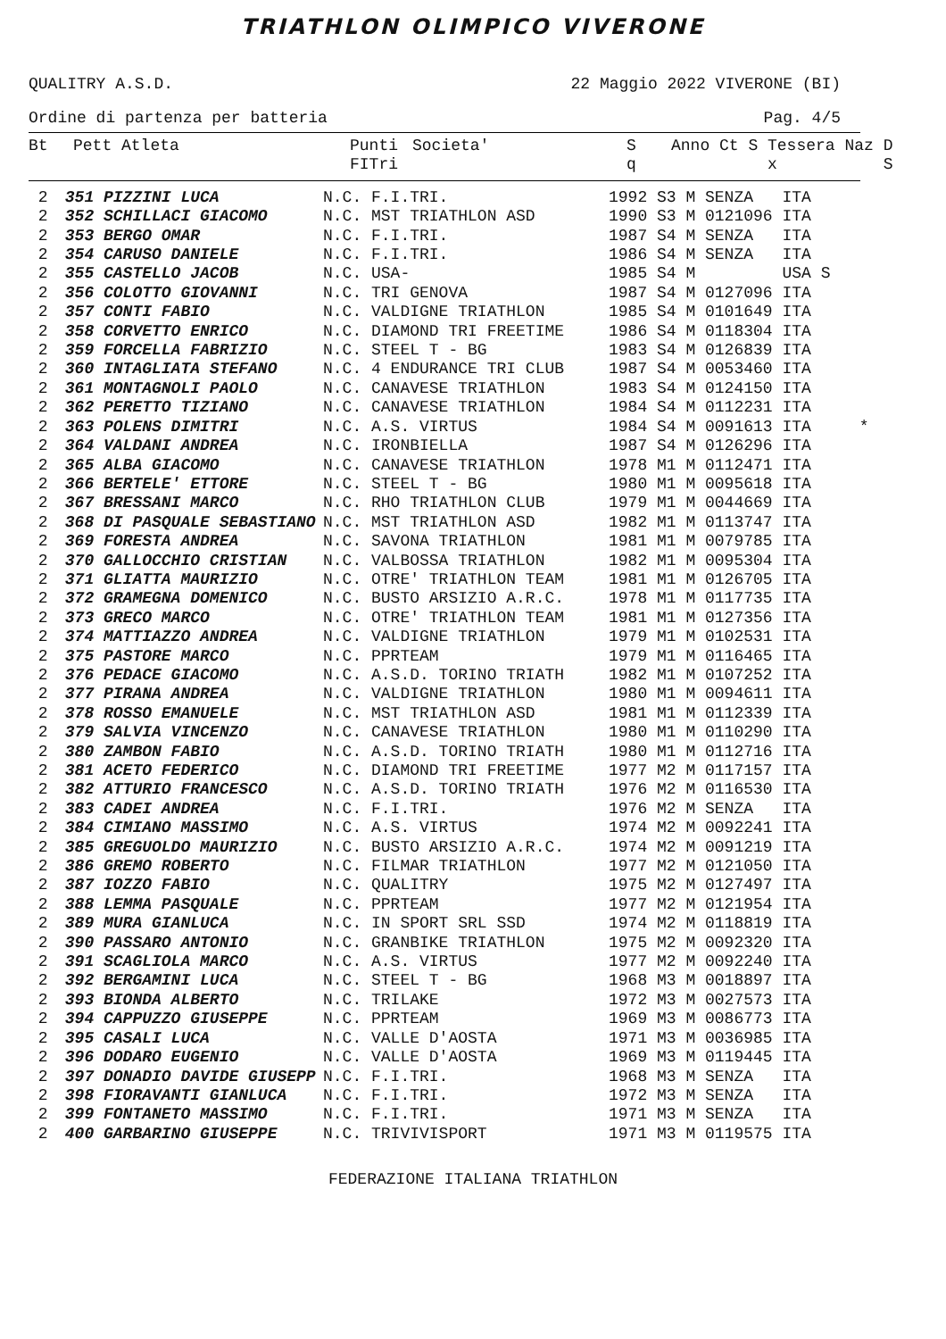TRIATHLON OLIMPICO VIVERONE
QUALITRY A.S.D. 22 Maggio 2022 VIVERONE (BI)
Ordine di partenza per batteria Pag. 4/5
| Bt | Pett Atleta | Punti FITri | Societa' | S q | Anno Ct S Tessera Naz D x S |
| --- | --- | --- | --- | --- | --- |
| 2 | 351 PIZZINI LUCA | N.C. F.I.TRI. | 1992 S3 M SENZA ITA |
| 2 | 352 SCHILLACI GIACOMO | N.C. MST TRIATHLON ASD | 1990 S3 M 0121096 ITA |
| 2 | 353 BERGO OMAR | N.C. F.I.TRI. | 1987 S4 M SENZA ITA |
| 2 | 354 CARUSO DANIELE | N.C. F.I.TRI. | 1986 S4 M SENZA ITA |
| 2 | 355 CASTELLO JACOB | N.C. USA- | 1985 S4 M USA S |
| 2 | 356 COLOTTO GIOVANNI | N.C. TRI GENOVA | 1987 S4 M 0127096 ITA |
| 2 | 357 CONTI FABIO | N.C. VALDIGNE TRIATHLON | 1985 S4 M 0101649 ITA |
| 2 | 358 CORVETTO ENRICO | N.C. DIAMOND TRI FREETIME | 1986 S4 M 0118304 ITA |
| 2 | 359 FORCELLA FABRIZIO | N.C. STEEL T - BG | 1983 S4 M 0126839 ITA |
| 2 | 360 INTAGLIATA STEFANO | N.C. 4 ENDURANCE TRI CLUB | 1987 S4 M 0053460 ITA |
| 2 | 361 MONTAGNOLI PAOLO | N.C. CANAVESE TRIATHLON | 1983 S4 M 0124150 ITA |
| 2 | 362 PERETTO TIZIANO | N.C. CANAVESE TRIATHLON | 1984 S4 M 0112231 ITA |
| 2 | 363 POLENS DIMITRI | N.C. A.S. VIRTUS | 1984 S4 M 0091613 ITA * |
| 2 | 364 VALDANI ANDREA | N.C. IRONBIELLA | 1987 S4 M 0126296 ITA |
| 2 | 365 ALBA GIACOMO | N.C. CANAVESE TRIATHLON | 1978 M1 M 0112471 ITA |
| 2 | 366 BERTELE' ETTORE | N.C. STEEL T - BG | 1980 M1 M 0095618 ITA |
| 2 | 367 BRESSANI MARCO | N.C. RHO TRIATHLON CLUB | 1979 M1 M 0044669 ITA |
| 2 | 368 DI PASQUALE SEBASTIANO | N.C. MST TRIATHLON ASD | 1982 M1 M 0113747 ITA |
| 2 | 369 FORESTA ANDREA | N.C. SAVONA TRIATHLON | 1981 M1 M 0079785 ITA |
| 2 | 370 GALLOCCHIO CRISTIAN | N.C. VALBOSSA TRIATHLON | 1982 M1 M 0095304 ITA |
| 2 | 371 GLIATTA MAURIZIO | N.C. OTRE' TRIATHLON TEAM | 1981 M1 M 0126705 ITA |
| 2 | 372 GRAMEGNA DOMENICO | N.C. BUSTO ARSIZIO A.R.C. | 1978 M1 M 0117735 ITA |
| 2 | 373 GRECO MARCO | N.C. OTRE' TRIATHLON TEAM | 1981 M1 M 0127356 ITA |
| 2 | 374 MATTIAZZO ANDREA | N.C. VALDIGNE TRIATHLON | 1979 M1 M 0102531 ITA |
| 2 | 375 PASTORE MARCO | N.C. PPRTEAM | 1979 M1 M 0116465 ITA |
| 2 | 376 PEDACE GIACOMO | N.C. A.S.D. TORINO TRIATH | 1982 M1 M 0107252 ITA |
| 2 | 377 PIRANA ANDREA | N.C. VALDIGNE TRIATHLON | 1980 M1 M 0094611 ITA |
| 2 | 378 ROSSO EMANUELE | N.C. MST TRIATHLON ASD | 1981 M1 M 0112339 ITA |
| 2 | 379 SALVIA VINCENZO | N.C. CANAVESE TRIATHLON | 1980 M1 M 0110290 ITA |
| 2 | 380 ZAMBON FABIO | N.C. A.S.D. TORINO TRIATH | 1980 M1 M 0112716 ITA |
| 2 | 381 ACETO FEDERICO | N.C. DIAMOND TRI FREETIME | 1977 M2 M 0117157 ITA |
| 2 | 382 ATTURIO FRANCESCO | N.C. A.S.D. TORINO TRIATH | 1976 M2 M 0116530 ITA |
| 2 | 383 CADEI ANDREA | N.C. F.I.TRI. | 1976 M2 M SENZA ITA |
| 2 | 384 CIMIANO MASSIMO | N.C. A.S. VIRTUS | 1974 M2 M 0092241 ITA |
| 2 | 385 GREGUOLDO MAURIZIO | N.C. BUSTO ARSIZIO A.R.C. | 1974 M2 M 0091219 ITA |
| 2 | 386 GREMO ROBERTO | N.C. FILMAR TRIATHLON | 1977 M2 M 0121050 ITA |
| 2 | 387 IOZZO FABIO | N.C. QUALITRY | 1975 M2 M 0127497 ITA |
| 2 | 388 LEMMA PASQUALE | N.C. PPRTEAM | 1977 M2 M 0121954 ITA |
| 2 | 389 MURA GIANLUCA | N.C. IN SPORT SRL SSD | 1974 M2 M 0118819 ITA |
| 2 | 390 PASSARO ANTONIO | N.C. GRANBIKE TRIATHLON | 1975 M2 M 0092320 ITA |
| 2 | 391 SCAGLIOLA MARCO | N.C. A.S. VIRTUS | 1977 M2 M 0092240 ITA |
| 2 | 392 BERGAMINI LUCA | N.C. STEEL T - BG | 1968 M3 M 0018897 ITA |
| 2 | 393 BIONDA ALBERTO | N.C. TRILAKE | 1972 M3 M 0027573 ITA |
| 2 | 394 CAPPUZZO GIUSEPPE | N.C. PPRTEAM | 1969 M3 M 0086773 ITA |
| 2 | 395 CASALI LUCA | N.C. VALLE D'AOSTA | 1971 M3 M 0036985 ITA |
| 2 | 396 DODARO EUGENIO | N.C. VALLE D'AOSTA | 1969 M3 M 0119445 ITA |
| 2 | 397 DONADIO DAVIDE GIUSEPP | N.C. F.I.TRI. | 1968 M3 M SENZA ITA |
| 2 | 398 FIORAVANTI GIANLUCA | N.C. F.I.TRI. | 1972 M3 M SENZA ITA |
| 2 | 399 FONTANETO MASSIMO | N.C. F.I.TRI. | 1971 M3 M SENZA ITA |
| 2 | 400 GARBARINO GIUSEPPE | N.C. TRIVIVISPORT | 1971 M3 M 0119575 ITA |
FEDERAZIONE ITALIANA TRIATHLON